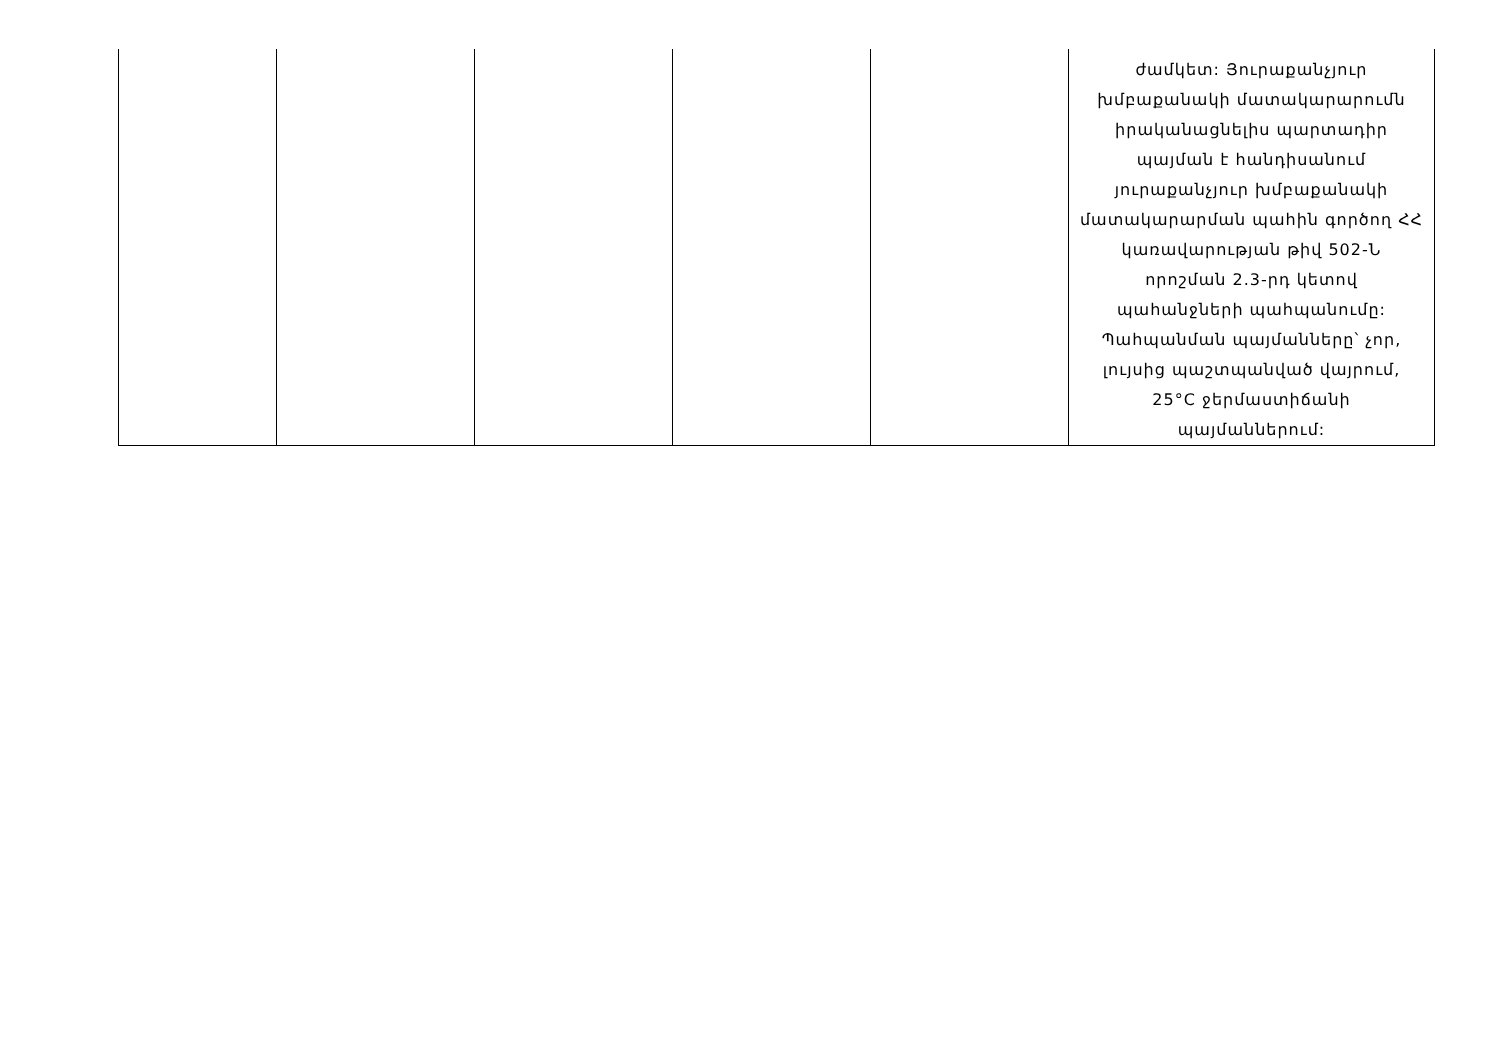| | | | | | ժամկետ: Յուրաքանչյուր խմբաքանակի մատակարարումն իրականացնելիս պարտադիր պայման է հանդիսանում յուրաքանչյուր խմբաքանակի մատակարարման պահին գործող ՀՀ կառավարության թիվ 502-Ն որոշման 2.3-րդ կետով պահանջների պահպանումը: Պահպանման պայմանները՝ չոր, լույսից պաշտպանված վայրում, 25°C ջերմաստիճանի պայմաններում: |